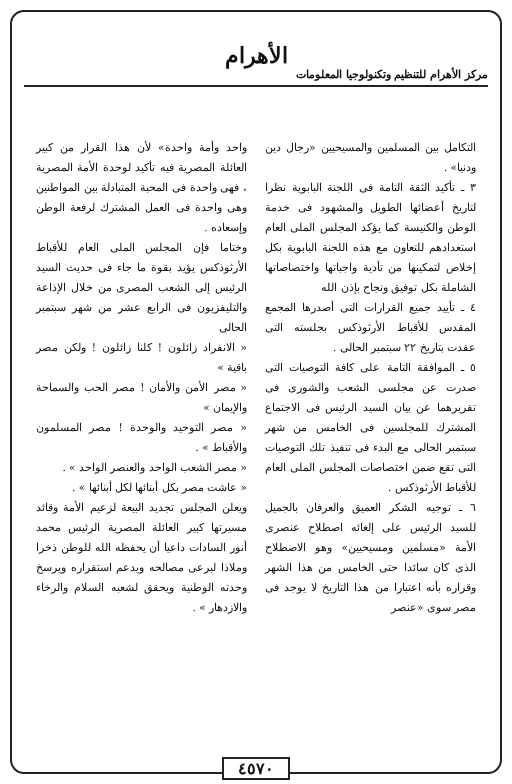الأهرام
مركز الأهرام للتنظيم وتكنولوجيا المعلومات
التكامل بين المسلمين والمسيحيين «رجال دين ودنيا» .
٣ ـ تأكيد الثقة التامة فى اللجنة البابوية نظرا لتاريخ أعضائها الطويل والمشهود فى خدمة الوطن والكنيسة كما يؤكد المجلس الملى العام استعدادهم للتعاون مع هذه اللجنة البابوية بكل إخلاص لتمكينها من تأدية واجباتها واختصاصاتها الشاملة بكل توفيق ونجاح بإذن الله
٤ ـ تأييد جميع القرارات التى أصدرها المجمع المقدس للأقباط الأرثوذكس بجلسته التى عقدت بتاريخ ٢٢ سبتمبر الحالى .
٥ ـ الموافقة التامة على كافة التوصيات التى صدرت عن مجلسى الشعب والشورى فى تقريرهما عن بيان السيد الرئيس فى الاجتماع المشترك للمجلسين فى الخامس من شهر سبتمبر الحالى مع البدء فى تنفيذ تلك التوصيات التى تقع ضمن اختصاصات المجلس الملى العام للأقباط الأرثوذكس .
٦ ـ توجيه الشكر العميق والعرفان بالجميل للسيد الرئيس على إلغائه اصطلاح عنصرى الأمة «مسلمين ومسيحيين» وهو الاصطلاح الذى كان سائدا حتى الخامس من هذا الشهر وقراره بأنه اعتبارا من هذا التاريخ لا يوجد فى مصر سوى «عنصر
واحد وأمة واحدة» لأن هذا القرار من كبير العائلة المصرية فيه تأكيد لوحدة الأمة المصرية ، فهى واحدة فى المحبة المتبادلة بين المواطنين وهى واحدة فى العمل المشترك لرفعة الوطن وإسعاده .
وختاما فإن المجلس الملى العام للأقباط الأرثوذكس يؤيد بقوة ما جاء فى حديث السيد الرئيس إلى الشعب المصرى من خلال الإذاعة والتليفزيون فى الرابع عشر من شهر سبتمبر الحالى
« الانفراد زائلون ! كلنا زائلون ! ولكن مصر باقية »
« مصر الأمن والأمان ! مصر الحب والسماحة والإيمان »
« مصر التوحيد والوحدة ! مصر المسلمون والأقباط » .
« مصر الشعب الواحد والعنصر الواحد » .
« عاشت مصر بكل أبنائها لكل أبنائها » .
ويعلن المجلس تجديد البيعة لزعيم الأمة وقائد مسيرتها كبير العائلة المصرية الرئيس محمد أنور السادات داعيا أن يحفظه الله للوطن ذخرا وملاذا لبرعى مصالحه ويدعم استقراره ويرسخ وحدته الوطنية ويحقق لشعبه السلام والرخاء والازدهار » .
٤٥٧٠